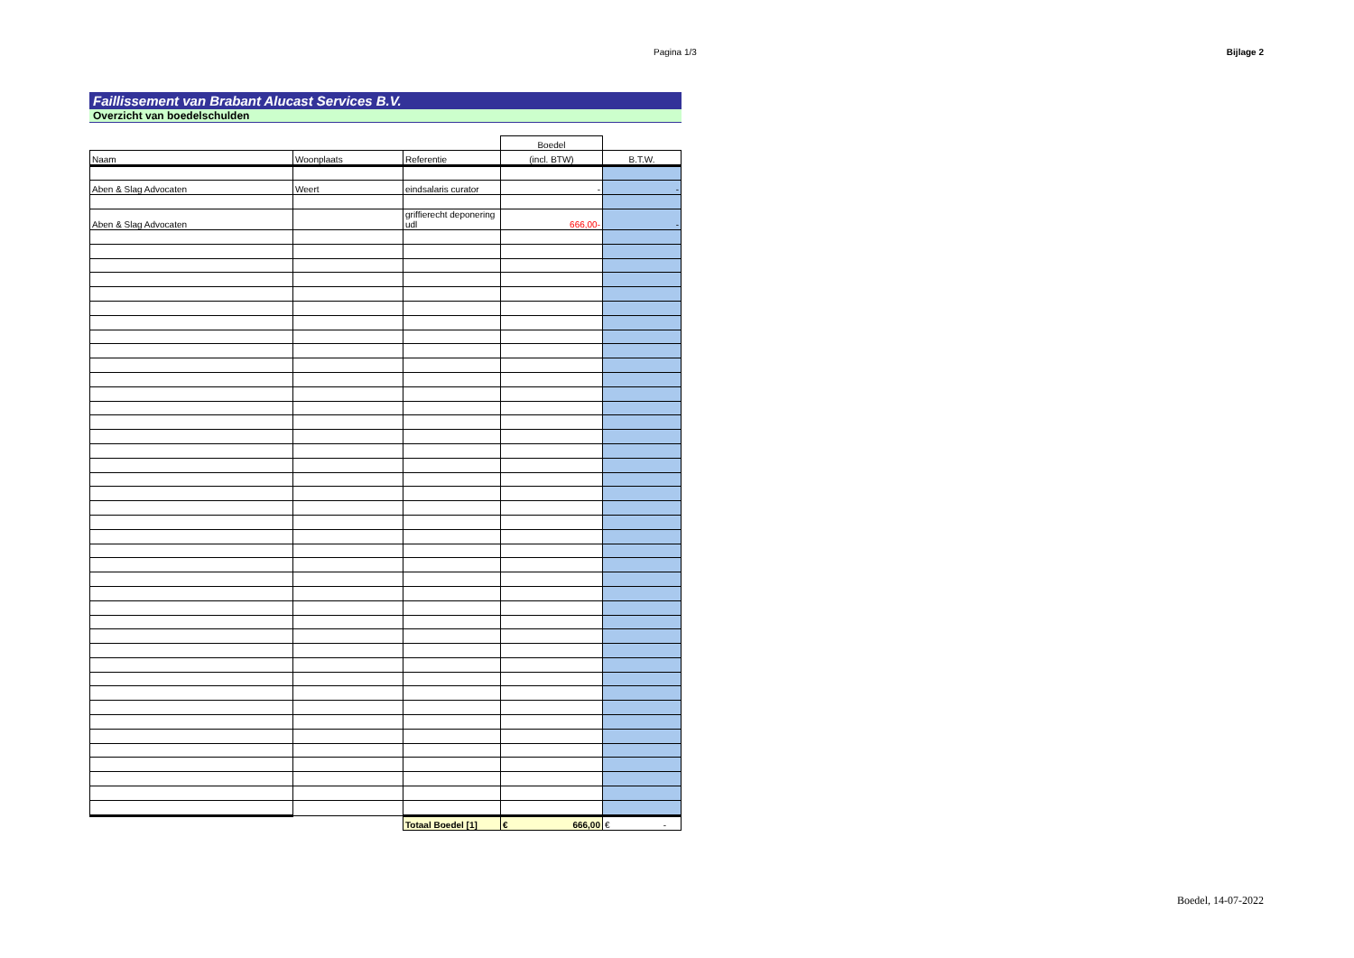Pagina 1/3 Bijlage 2
Faillissement van Brabant Alucast Services B.V.
Overzicht van boedelschulden
| | | | Boedel | |
| --- | --- | --- | --- | --- |
| Naam | Woonplaats | Referentie | (incl. BTW) | B.T.W. |
| Aben & Slag Advocaten | Weert | eindsalaris curator | - | - |
| Aben & Slag Advocaten | | griffierecht deponering udl | 666,00- | - |
| | | Totaal Boedel [1] | € 666,00 | € - |
Boedel, 14-07-2022